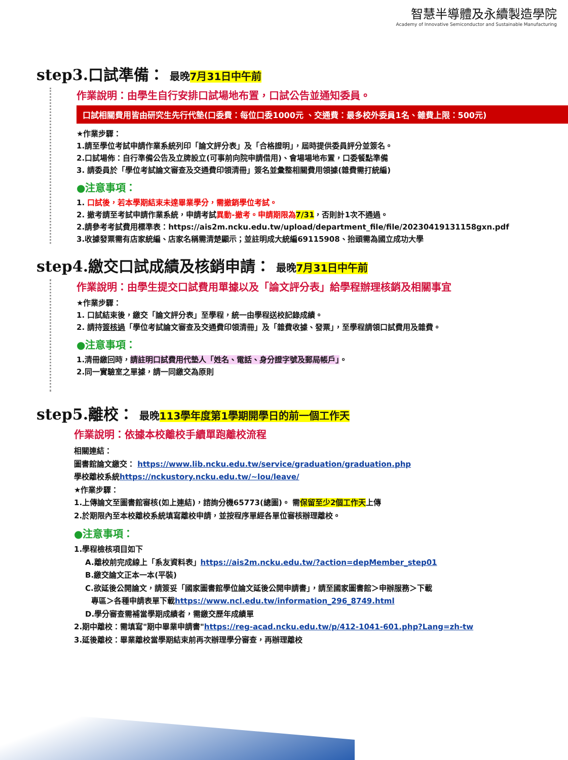智慧半導體及永續製造學院
Academy of Innovative Semiconductor and Sustainable Manufacturing
step3.口試準備： 最晚7月31日中午前
作業說明：由學生自行安排口試場地布置，口試公告並通知委員。
口試相關費用皆由研究生先行代墊(口委費：每位口委1000元 、交通費：最多校外委員1名、雜費上限：500元)
★作業步驟：
1.請至學位考試申請作業系統列印「論文評分表」及「合格證明」，屆時提供委員評分並簽名。
2.口試場佈：自行準備公告及立牌設立(可事前向院申請借用)、會場場地布置，口委餐點準備
3. 請委員於「學位考試論文審查及交通費印領清冊」簽名並彙整相關費用領據(雜費需打統編)
●注意事項：
1. 口試後，若本學期結束未達畢業學分，需撤銷學位考試。
2. 撤考請至考試申請作業系統，申請考試異動-撤考。申請期限為 7/31，否則計1次不通過。
2.請參考考試費用標準表：https://ais2m.ncku.edu.tw/upload/department_file/file/20230419131158gxn.pdf
3.收據發票需有店家統編、店家名稱需清楚顯示；並註明成大統編69115908、抬頭需為國立成功大學
step4.繳交口試成績及核銷申請： 最晚7月31日中午前
作業說明：由學生提交口試費用單據以及「論文評分表」給學程辦理核銷及相關事宜
★作業步驟：
1. 口試結束後，繳交「論文評分表」至學程，統一由學程送校記錄成績。
2. 請持簽核過「學位考試論文審查及交通費印領清冊」及「雜費收據、發票」，至學程請領口試費用及雜費。
●注意事項：
1.清冊繳回時，請註明口試費用代墊人「姓名、電話、身分證字號及郵局帳戶」。
2.同一實驗室之單據，請一同繳交為原則
step5.離校： 最晚113學年度第1學期開學日的前一個工作天
作業說明：依據本校離校手續單跑離校流程
相關連結：
圖書館論文繳交： https://www.lib.ncku.edu.tw/service/graduation/graduation.php
學校離校系統https://nckustory.ncku.edu.tw/~lou/leave/
★作業步驟：
1.上傳論文至圖書館審核(如上連結)，諮詢分機65773(總圖)。 需保留至少2個工作天上傳
2.於期限內至本校離校系統填寫離校申請，並按程序單經各單位審核辦理離校。
●注意事項：
1.學程檢核項目如下
A.離校前完成線上「系友資料表」https://ais2m.ncku.edu.tw/?action=depMember_step01
B.繳交論文正本一本(平裝)
C.欲延後公開論文，請簽妥「國家圖書館學位論文延後公開申請書」，請至國家圖書館＞申辦服務＞下載
專區＞各種申請表單下載https://www.ncl.edu.tw/information_296_8749.html
D.學分審查需補當學期成績者，需繳交歷年成績單
2.期中離校：需填寫"期中畢業申請書"https://reg-acad.ncku.edu.tw/p/412-1041-601.php?Lang=zh-tw
3.延後離校：畢業離校當學期結束前再次辦理學分審查，再辦理離校